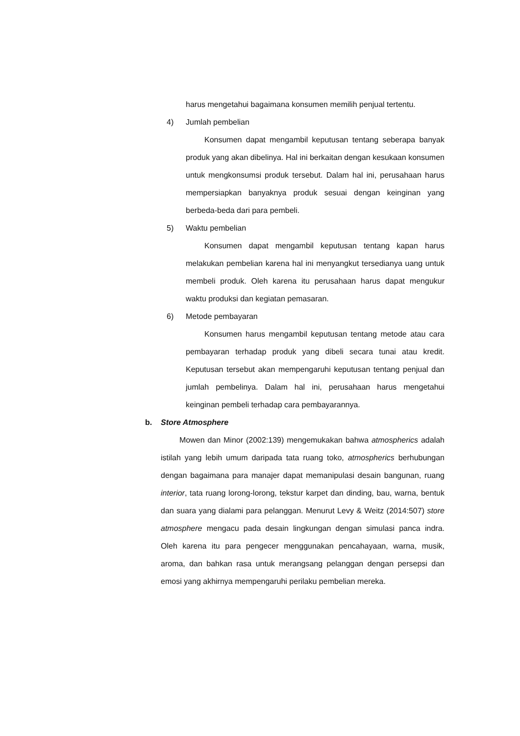harus mengetahui bagaimana konsumen memilih penjual tertentu.
4) Jumlah pembelian
Konsumen dapat mengambil keputusan tentang seberapa banyak produk yang akan dibelinya. Hal ini berkaitan dengan kesukaan konsumen untuk mengkonsumsi produk tersebut. Dalam hal ini, perusahaan harus mempersiapkan banyaknya produk sesuai dengan keinginan yang berbeda-beda dari para pembeli.
5) Waktu pembelian
Konsumen dapat mengambil keputusan tentang kapan harus melakukan pembelian karena hal ini menyangkut tersedianya uang untuk membeli produk. Oleh karena itu perusahaan harus dapat mengukur waktu produksi dan kegiatan pemasaran.
6) Metode pembayaran
Konsumen harus mengambil keputusan tentang metode atau cara pembayaran terhadap produk yang dibeli secara tunai atau kredit. Keputusan tersebut akan mempengaruhi keputusan tentang penjual dan jumlah pembelinya. Dalam hal ini, perusahaan harus mengetahui keinginan pembeli terhadap cara pembayarannya.
b. Store Atmosphere
Mowen dan Minor (2002:139) mengemukakan bahwa atmospherics adalah istilah yang lebih umum daripada tata ruang toko, atmospherics berhubungan dengan bagaimana para manajer dapat memanipulasi desain bangunan, ruang interior, tata ruang lorong-lorong, tekstur karpet dan dinding, bau, warna, bentuk dan suara yang dialami para pelanggan. Menurut Levy & Weitz (2014:507) store atmosphere mengacu pada desain lingkungan dengan simulasi panca indra. Oleh karena itu para pengecer menggunakan pencahayaan, warna, musik, aroma, dan bahkan rasa untuk merangsang pelanggan dengan persepsi dan emosi yang akhirnya mempengaruhi perilaku pembelian mereka.